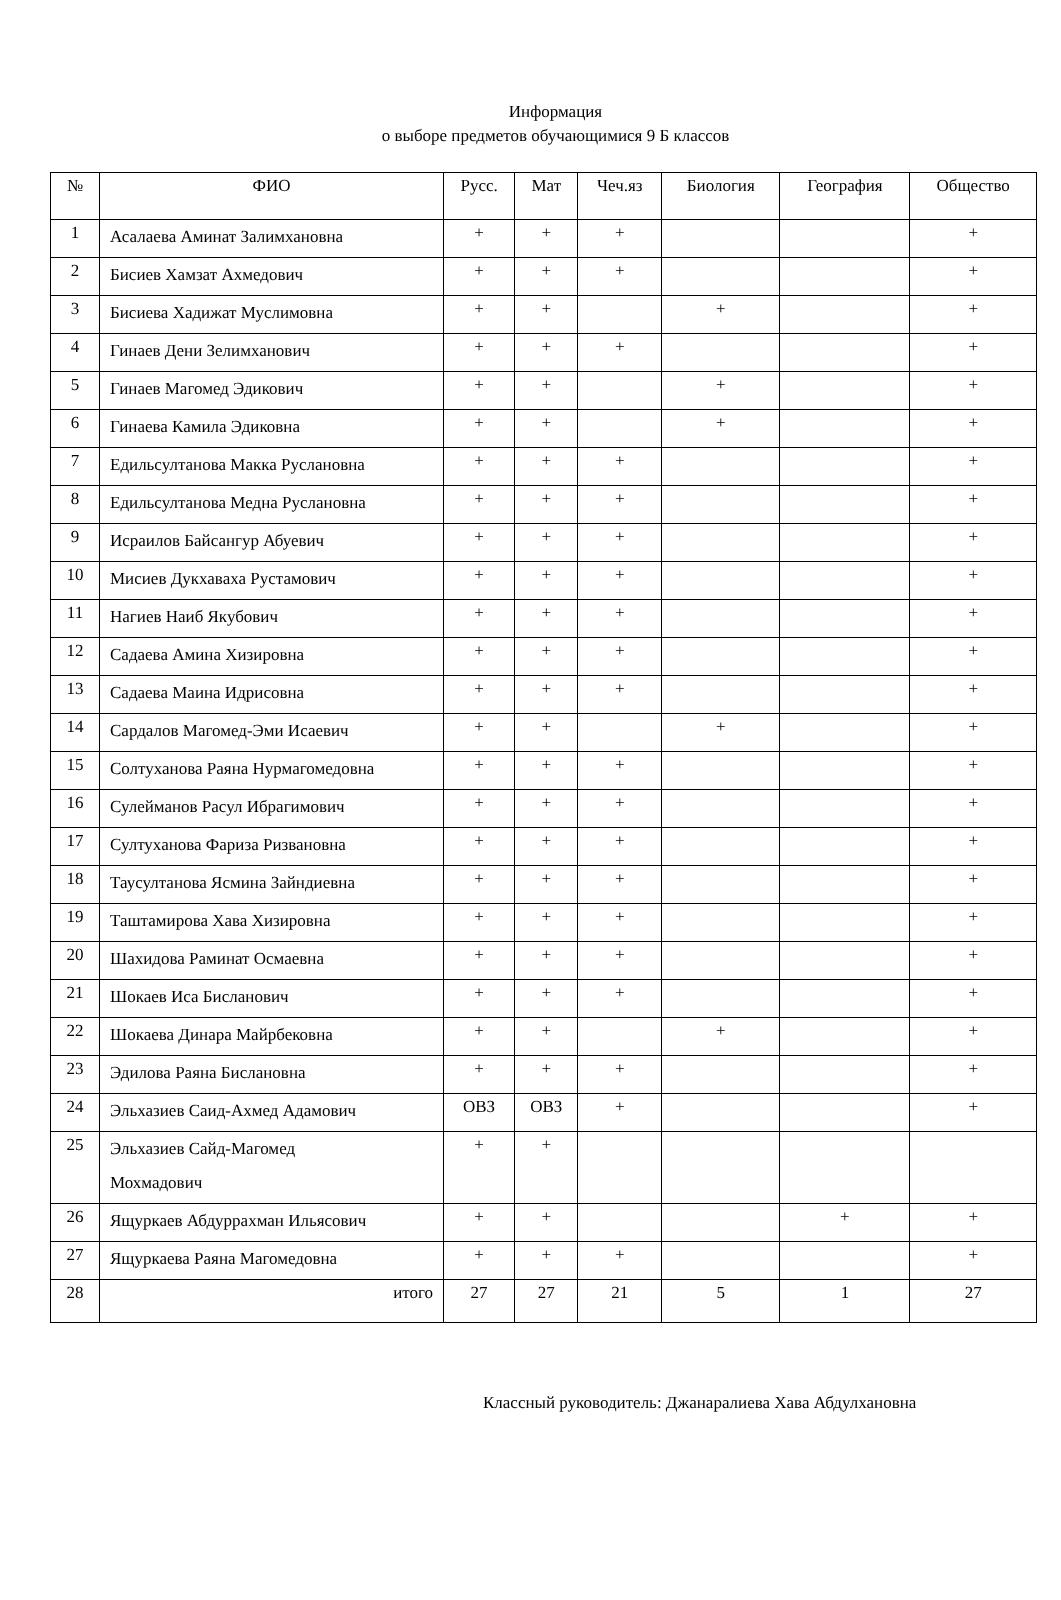Информация
о выборе предметов обучающимися 9 Б классов
| № | ФИО | Русс. | Мат | Чеч.яз | Биология | География | Общество |
| --- | --- | --- | --- | --- | --- | --- | --- |
| 1 | Асалаева Аминат Залимхановна | + | + | + | | | + |
| 2 | Бисиев Хамзат Ахмедович | + | + | + | | | + |
| 3 | Бисиева Хадижат Муслимовна | + | + | | + | | + |
| 4 | Гинаев Дени Зелимханович | + | + | + | | | + |
| 5 | Гинаев Магомед Эдикович | + | + | | + | | + |
| 6 | Гинаева Камила Эдиковна | + | + | | + | | + |
| 7 | Едильсултанова Макка Руслановна | + | + | + | | | + |
| 8 | Едильсултанова Медна Руслановна | + | + | + | | | + |
| 9 | Исраилов Байсангур Абуевич | + | + | + | | | + |
| 10 | Мисиев Дукхаваха Рустамович | + | + | + | | | + |
| 11 | Нагиев Наиб Якубович | + | + | + | | | + |
| 12 | Садаева Амина Хизировна | + | + | + | | | + |
| 13 | Садаева Маина Идрисовна | + | + | + | | | + |
| 14 | Сардалов Магомед-Эми Исаевич | + | + | | + | | + |
| 15 | Солтуханова Раяна Нурмагомедовна | + | + | + | | | + |
| 16 | Сулейманов Расул Ибрагимович | + | + | + | | | + |
| 17 | Султуханова Фариза Ризвановна | + | + | + | | | + |
| 18 | Таусултанова Ясмина Зайндиевна | + | + | + | | | + |
| 19 | Таштамирова Хава Хизировна | + | + | + | | | + |
| 20 | Шахидова Раминат Осмаевна | + | + | + | | | + |
| 21 | Шокаев Иса Бисланович | + | + | + | | | + |
| 22 | Шокаева Динара Майрбековна | + | + | | + | | + |
| 23 | Эдилова Раяна Бислановна | + | + | + | | | + |
| 24 | Эльхазиев Саид-Ахмед Адамович | ОВЗ | ОВЗ | + | | | + |
| 25 | Эльхазиев Сайд-Магомед Мохмадович | + | + | | | | |
| 26 | Ящуркаев Абдуррахман Ильясович | + | + | | | + | + |
| 27 | Ящуркаева Раяна Магомедовна | + | + | + | | | + |
| 28 | итого | 27 | 27 | 21 | 5 | 1 | 27 |
Классный руководитель: Джанаралиева Хава Абдулхановна